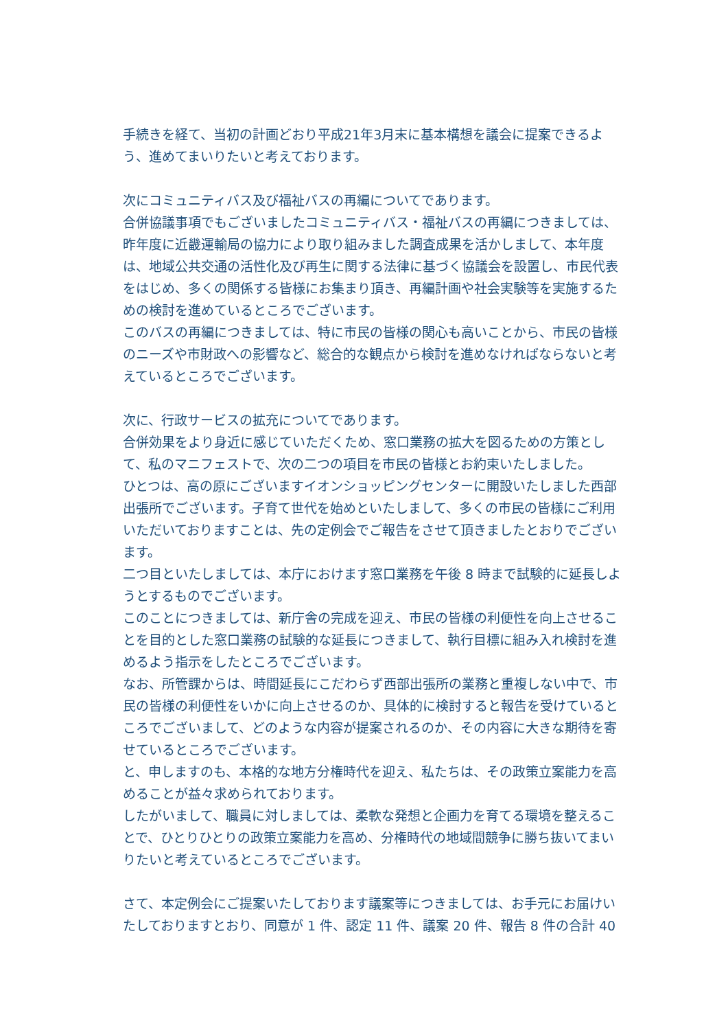手続きを経て、当初の計画どおり平成21年3月末に基本構想を議会に提案できるよう、進めてまいりたいと考えております。
次にコミュニティバス及び福祉バスの再編についてであります。
合併協議事項でもございましたコミュニティバス・福祉バスの再編につきましては、昨年度に近畿運輸局の協力により取り組みました調査成果を活かしまして、本年度は、地域公共交通の活性化及び再生に関する法律に基づく協議会を設置し、市民代表をはじめ、多くの関係する皆様にお集まり頂き、再編計画や社会実験等を実施するための検討を進めているところでございます。
このバスの再編につきましては、特に市民の皆様の関心も高いことから、市民の皆様のニーズや市財政への影響など、総合的な観点から検討を進めなければならないと考えているところでございます。
次に、行政サービスの拡充についてであります。
合併効果をより身近に感じていただくため、窓口業務の拡大を図るための方策として、私のマニフェストで、次の二つの項目を市民の皆様とお約束いたしました。
ひとつは、高の原にございますイオンショッピングセンターに開設いたしました西部出張所でございます。子育て世代を始めといたしまして、多くの市民の皆様にご利用いただいておりますことは、先の定例会でご報告をさせて頂きましたとおりでございます。
二つ目といたしましては、本庁におけます窓口業務を午後 8 時まで試験的に延長しようとするものでございます。
このことにつきましては、新庁舎の完成を迎え、市民の皆様の利便性を向上させることを目的とした窓口業務の試験的な延長につきまして、執行目標に組み入れ検討を進めるよう指示をしたところでございます。
なお、所管課からは、時間延長にこだわらず西部出張所の業務と重複しない中で、市民の皆様の利便性をいかに向上させるのか、具体的に検討すると報告を受けているところでございまして、どのような内容が提案されるのか、その内容に大きな期待を寄せているところでございます。
と、申しますのも、本格的な地方分権時代を迎え、私たちは、その政策立案能力を高めることが益々求められております。
したがいまして、職員に対しましては、柔軟な発想と企画力を育てる環境を整えることで、ひとりひとりの政策立案能力を高め、分権時代の地域間競争に勝ち抜いてまいりたいと考えているところでございます。
さて、本定例会にご提案いたしております議案等につきましては、お手元にお届けいたしておりますとおり、同意が 1 件、認定 11 件、議案 20 件、報告 8 件の合計 40